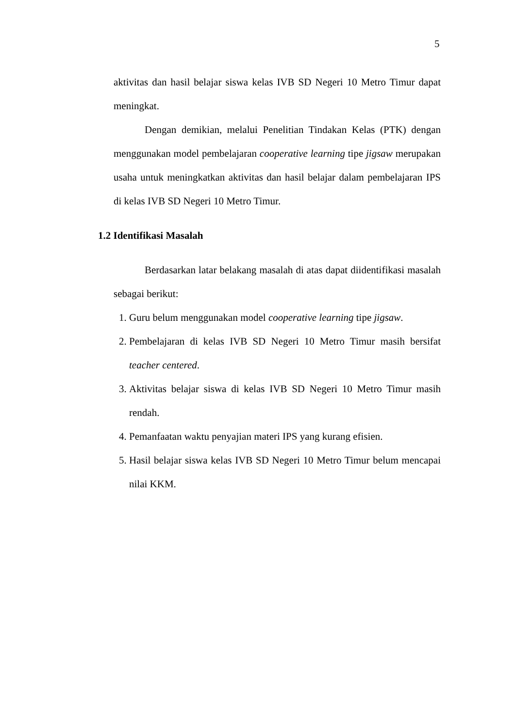5
aktivitas dan hasil belajar siswa kelas IVB SD Negeri 10 Metro Timur dapat meningkat.
Dengan demikian, melalui Penelitian Tindakan Kelas (PTK) dengan menggunakan model pembelajaran cooperative learning tipe jigsaw merupakan usaha untuk meningkatkan aktivitas dan hasil belajar dalam pembelajaran IPS di kelas IVB SD Negeri 10 Metro Timur.
1.2 Identifikasi Masalah
Berdasarkan latar belakang masalah di atas dapat diidentifikasi masalah sebagai berikut:
1. Guru belum menggunakan model cooperative learning tipe jigsaw.
2. Pembelajaran di kelas IVB SD Negeri 10 Metro Timur masih bersifat teacher centered.
3. Aktivitas belajar siswa di kelas IVB SD Negeri 10 Metro Timur masih rendah.
4. Pemanfaatan waktu penyajian materi IPS yang kurang efisien.
5. Hasil belajar siswa kelas IVB SD Negeri 10 Metro Timur belum mencapai nilai KKM.